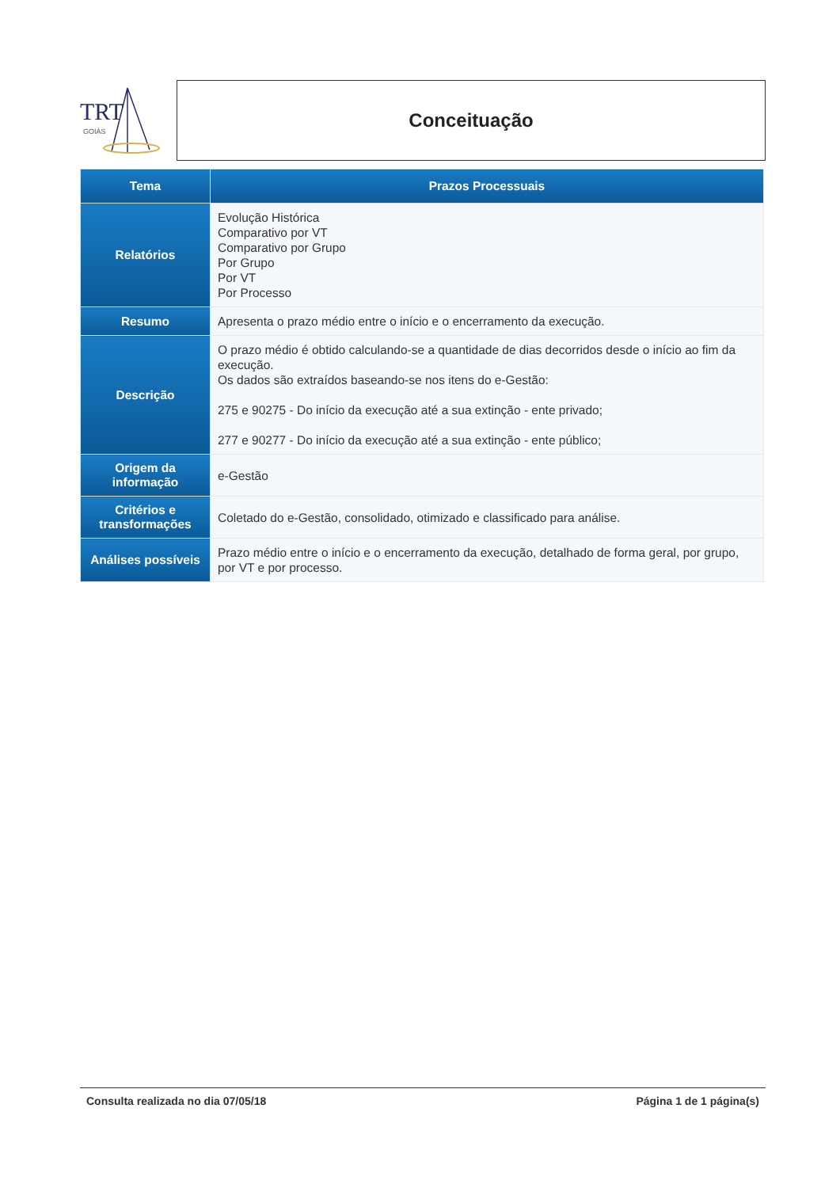TRT
GOIÁS
Conceituação
| Tema | Prazos Processuais |
| --- | --- |
| Relatórios | Evolução Histórica Comparativo por VT Comparativo por Grupo Por Grupo Por VT Por Processo |
| Resumo | Apresenta o prazo médio entre o início e o encerramento da execução. |
| Descrição | O prazo médio é obtido calculando-se a quantidade de dias decorridos desde o início ao fim da execução. Os dados são extraídos baseando-se nos itens do e-Gestão: 275 e 90275 - Do início da execução até a sua extinção - ente privado; 277 e 90277 - Do início da execução até a sua extinção - ente público; |
| Origem da informação | e-Gestão |
| Critérios e transformações | Coletado do e-Gestão, consolidado, otimizado e classificado para análise. |
| Análises possíveis | Prazo médio entre o início e o encerramento da execução, detalhado de forma geral, por grupo, por VT e por processo. |
Consulta realizada no dia 07/05/18 Página 1 de 1 página(s)